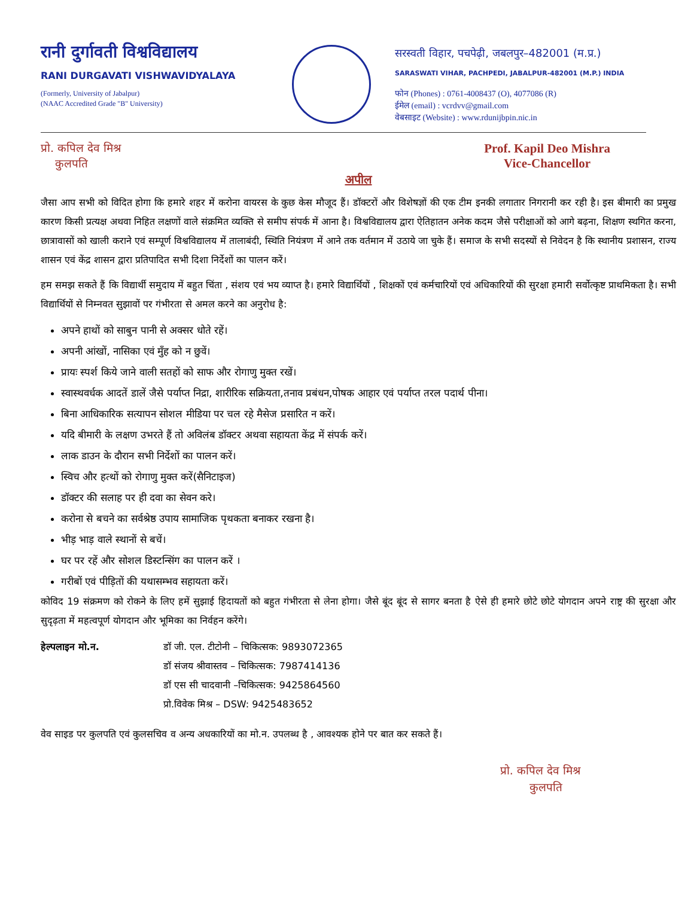रानी दुर्गावती विश्वविद्यालय
RANI DURGAVATI VISHWAVIDYALAYA
(Formerly, University of Jabalpur)
(NAAC Accredited Grade "B" University)
सरस्वती विहार, पचपेढ़ी, जबलपुर–482001 (म.प्र.)
SARASWATI VIHAR, PACHPEDI, JABALPUR-482001 (M.P.) INDIA
फोन (Phones) : 0761-4008437 (O), 4077086 (R)
ईमेल (email) : vcrdvv@gmail.com
वेबसाइट (Website) : www.rdunijbpin.nic.in
प्रो. कपिल देव मिश्र
कुलपति
Prof. Kapil Deo Mishra
Vice-Chancellor
अपील
जैसा आप सभी को विदित होगा कि हमारे शहर में करोना वायरस के कुछ केस मौजूद हैं। डॉक्टरों और विशेषज्ञों की एक टीम इनकी लगातार निगरानी कर रही है। इस बीमारी का प्रमुख कारण किसी प्रत्यक्ष अथवा निहित लक्षणों वाले संक्रमित व्यक्ति से समीप संपर्क में आना है। विश्वविद्यालय द्वारा ऐतिहातन अनेक कदम जैसे परीक्षाओं को आगे बढ़ना, शिक्षण स्थगित करना, छात्रावासों को खाली कराने एवं सम्पूर्ण विश्वविद्यालय में तालाबंदी, स्थिति नियंत्रण में आने तक वर्तमान में उठाये जा चुके हैं। समाज के सभी सदस्यों से निवेदन है कि स्थानीय प्रशासन, राज्य शासन एवं केंद्र शासन द्वारा प्रतिपादित सभी दिशा निर्देशों का पालन करें।
हम समझ सकते हैं कि विद्यार्थी समुदाय में बहुत चिंता , संशय एवं भय व्याप्त है। हमारे विद्यार्थियों , शिक्षकों एवं कर्मचारियों एवं अधिकारियों की सुरक्षा हमारी सर्वोत्कृष्ट प्राथमिकता है। सभी विद्यार्थियों से निम्नवत सुझावों पर गंभीरता से अमल करने का अनुरोध है:
अपने हाथों को साबुन पानी से अक्सर धोते रहें।
अपनी आंखों, नासिका एवं मुँह को न छुवें।
प्रायः स्पर्श किये जाने वाली सतहों को साफ और रोगाणु मुक्त रखें।
स्वास्थवर्धक आदतें डालें जैसे पर्याप्त निद्रा, शारीरिक सक्रियता,तनाव प्रबंधन,पोषक आहार एवं पर्याप्त तरल पदार्थ पीना।
बिना आधिकारिक सत्यापन सोशल मीडिया पर चल रहे मैसेज प्रसारित न करें।
यदि बीमारी के लक्षण उभरते हैं तो अविलंब डॉक्टर अथवा सहायता केंद्र में संपर्क करें।
लाक डाउन के दौरान सभी निर्देशों का पालन करें।
स्विच और हत्थों को रोगाणु मुक्त करें(सैनिटाइज)
डॉक्टर की सलाह पर ही दवा का सेवन करे।
करोना से बचने का सर्वश्रेष्ठ उपाय सामाजिक पृथकता बनाकर रखना है।
भीड़ भाड़ वाले स्थानों से बचें।
घर पर रहें और सोशल डिस्टन्सिंग का पालन करें ।
गरीबों एवं पीड़ितों की यथासम्भव सहायता करें।
कोविद 19 संक्रमण को रोकने के लिए हमें सुझाई हिदायतों को बहुत गंभीरता से लेना होगा। जैसे बूंद बूंद से सागर बनता है ऐसे ही हमारे छोटे छोटे योगदान अपने राष्ट्र की सुरक्षा और सुदृढ़ता में महत्वपूर्ण योगदान और भूमिका का निर्वहन करेंगे।
हेल्पलाइन मो.न. डॉ जी. एल. टीटोनी – चिकित्सक: 9893072365
डॉ संजय श्रीवास्तव – चिकित्सक: 7987414136
डॉ एस सी चादवानी –चिकित्सक: 9425864560
प्रो.विवेक मिश्र – DSW: 9425483652
वेव साइड पर कुलपति एवं कुलसचिव व अन्य अधकारियों का मो.न. उपलब्ध है , आवश्यक होने पर बात कर सकते हैं।
प्रो. कपिल देव मिश्र
कुलपति